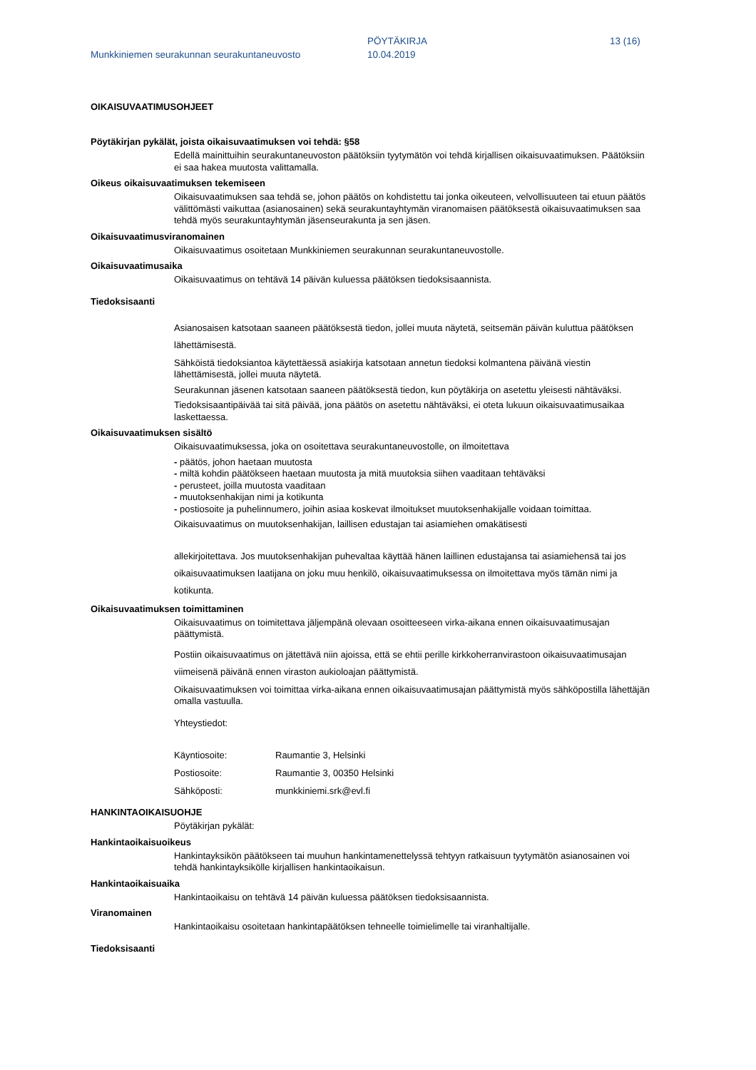Munkkiniemen seurakunnan seurakuntaneuvosto
PÖYTÄKIRJA
10.04.2019
13 (16)
OIKAISUVAATIMUSOHJEET
Pöytäkirjan pykälät, joista oikaisuvaatimuksen voi tehdä: §58
Edellä mainittuihin seurakuntaneuvoston päätöksiin tyytymätön voi tehdä kirjallisen oikaisuvaatimuksen. Päätöksiin ei saa hakea muutosta valittamalla.
Oikeus oikaisuvaatimuksen tekemiseen
Oikaisuvaatimuksen saa tehdä se, johon päätös on kohdistettu tai jonka oikeuteen, velvollisuuteen tai etuun päätös välittömästi vaikuttaa (asianosainen) sekä seurakuntayhtymän viranomaisen päätöksestä oikaisuvaatimuksen saa tehdä myös seurakuntayhtymän jäsenseurakunta ja sen jäsen.
Oikaisuvaatimusviranomainen
Oikaisuvaatimus osoitetaan Munkkiniemen seurakunnan seurakuntaneuvostolle.
Oikaisuvaatimusaika
Oikaisuvaatimus on tehtävä 14 päivän kuluessa päätöksen tiedoksisaannista.
Tiedoksisaanti
Asianosaisen katsotaan saaneen päätöksestä tiedon, jollei muuta näytetä, seitsemän päivän kuluttua päätöksen lähettämisestä.
Sähköistä tiedoksiantoa käytettäessä asiakirja katsotaan annetun tiedoksi kolmantena päivänä viestin lähettämisestä, jollei muuta näytetä.
Seurakunnan jäsenen katsotaan saaneen päätöksestä tiedon, kun pöytäkirja on asetettu yleisesti nähtäväksi.
Tiedoksisaantipäivää tai sitä päivää, jona päätös on asetettu nähtäväksi, ei oteta lukuun oikaisuvaatimusaikaa laskettaessa.
Oikaisuvaatimuksen sisältö
Oikaisuvaatimuksessa, joka on osoitettava seurakuntaneuvostolle, on ilmoitettava
- päätös, johon haetaan muutosta
- miltä kohdin päätökseen haetaan muutosta ja mitä muutoksia siihen vaaditaan tehtäväksi
- perusteet, joilla muutosta vaaditaan
- muutoksenhakijan nimi ja kotikunta
- postiosoite ja puhelinnumero, joihin asiaa koskevat ilmoitukset muutoksenhakijalle voidaan toimittaa.
Oikaisuvaatimus on muutoksenhakijan, laillisen edustajan tai asiamiehen omakätisesti
allekirjoitettava. Jos muutoksenhakijan puhevaltaa käyttää hänen laillinen edustajansa tai asiamiehensä tai jos oikaisuvaatimuksen laatijana on joku muu henkilö, oikaisuvaatimuksessa on ilmoitettava myös tämän nimi ja kotikunta.
Oikaisuvaatimuksen toimittaminen
Oikaisuvaatimus on toimitettava jäljempänä olevaan osoitteeseen virka-aikana ennen oikaisuvaatimusajan päättymistä.
Postiin oikaisuvaatimus on jätettävä niin ajoissa, että se ehtii perille kirkkoherranvirastoon oikaisuvaatimusajan viimeisenä päivänä ennen viraston aukioloajan päättymistä.
Oikaisuvaatimuksen voi toimittaa virka-aikana ennen oikaisuvaatimusajan päättymistä myös sähköpostilla lähettäjän omalla vastuulla.
Yhteystiedot:
| Käyntiosoite: | Raumantie 3, Helsinki |
| Postiosoite: | Raumantie 3, 00350 Helsinki |
| Sähköposti: | munkkiniemi.srk@evl.fi |
HANKINTAOIKAISUOHJE
Pöytäkirjan pykälät:
Hankintaoikaisuoikeus
Hankintayksikön päätökseen tai muuhun hankintamenettelyssä tehtyyn ratkaisuun tyytymätön asianosainen voi tehdä hankintayksikölle kirjallisen hankintaoikaisun.
Hankintaoikaisuaika
Hankintaoikaisu on tehtävä 14 päivän kuluessa päätöksen tiedoksisaannista.
Viranomainen
Hankintaoikaisu osoitetaan hankintapäätöksen tehneelle toimielimelle tai viranhaltijalle.
Tiedoksisaanti